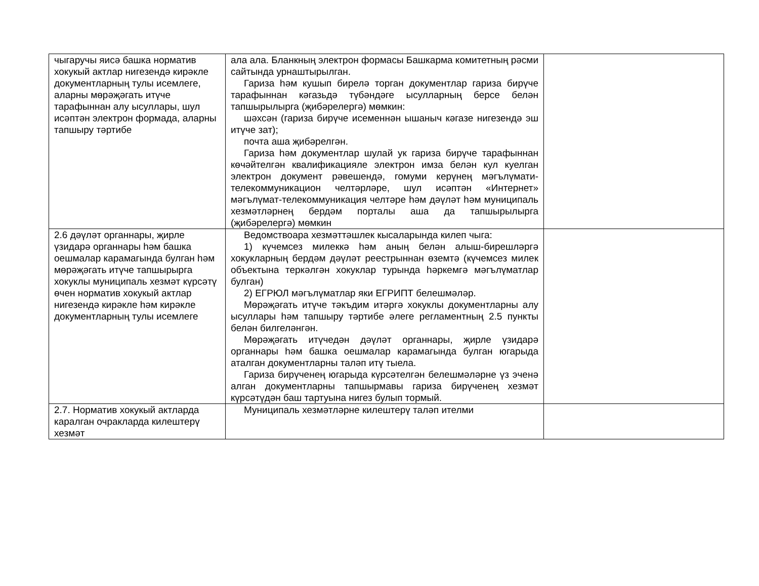| чыгаручы яисә башка норматив хокукый актлар нигезендә кирәкле документларның тулы исемлеге, аларны мөрәҗәгать итүче тарафыннан алу ысуллары, шул исәптән электрон формада, аларны тапшыру тәртибе | ала ала. Бланкның электрон формасы Башкарма комитетның рәсми сайтында урнаштырылган. Гариза һәм кушып бирелә торган документлар гариза бирүче тарафыннан кәгазьдә түбәндәге ысулларның берсе белән тапшырылырга (җибәрелергә) мөмкин: шәхсән (гариза бирүче исеменнән ышаныч кәгазе нигезендә эш итүче зат); почта аша җибәрелгән. Гариза һәм документлар шулай ук гариза бирүче тарафыннан көчәйтелгән квалификацияле электрон имза белән кул куелган электрон документ рәвешендә, гомуми керүнең мәгълүмати-телекоммуникацион челтәрләре, шул исәптән «Интернет» мәгълүмат-телекоммуникация челтәре һәм дәүләт һәм муниципаль хезмәтләрнең бердәм порталы аша да тапшырылырга (җибәрелергә) мөмкин | |
| 2.6 дәүләт органнары, җирле үзидарә органнары һәм башка оешмалар карамагында булган һәм мөрәҗәгать итүче тапшырырга хокуклы муниципаль хезмәт күрсәтү өчен норматив хокукый актлар нигезендә кирәкле һәм кирәкле документларның тулы исемлеге | Ведомствоара хезмәттәшлек кысаларында килеп чыга: 1) күчемсез милеккә һәм аның белән алыш-бирешләргә хокукларның бердәм дәүләт реестрыннан өземтә (күчемсез милек объектына теркәлгән хокуклар турында һәркемгә мәгълүматлар булган) 2) ЕГРЮЛ мәгълүматлар яки ЕГРИПТ белешмәләр. Мөрәҗәгать итүче тәкъдим итәргә хокуклы документларны алу ысуллары һәм тапшыру тәртибе әлеге регламентның 2.5 пункты белән билгеләнгән. Мөрәҗәгать итүчедән дәүләт органнары, җирле үзидарә органнары һәм башка оешмалар карамагында булган югарыда аталган документларны таләп итү тыела. Гариза бирүченең югарыда күрсәтелгән белешмәләрне үз эченә алган документларны тапшырмавы гариза бирүченең хезмәт күрсәтүдән баш тартуына нигез булып тормый. | |
| 2.7. Норматив хокукый актларда каралган очракларда килештерү хезмәт | Муниципаль хезмәтләрне килештерү таләп ителми | |